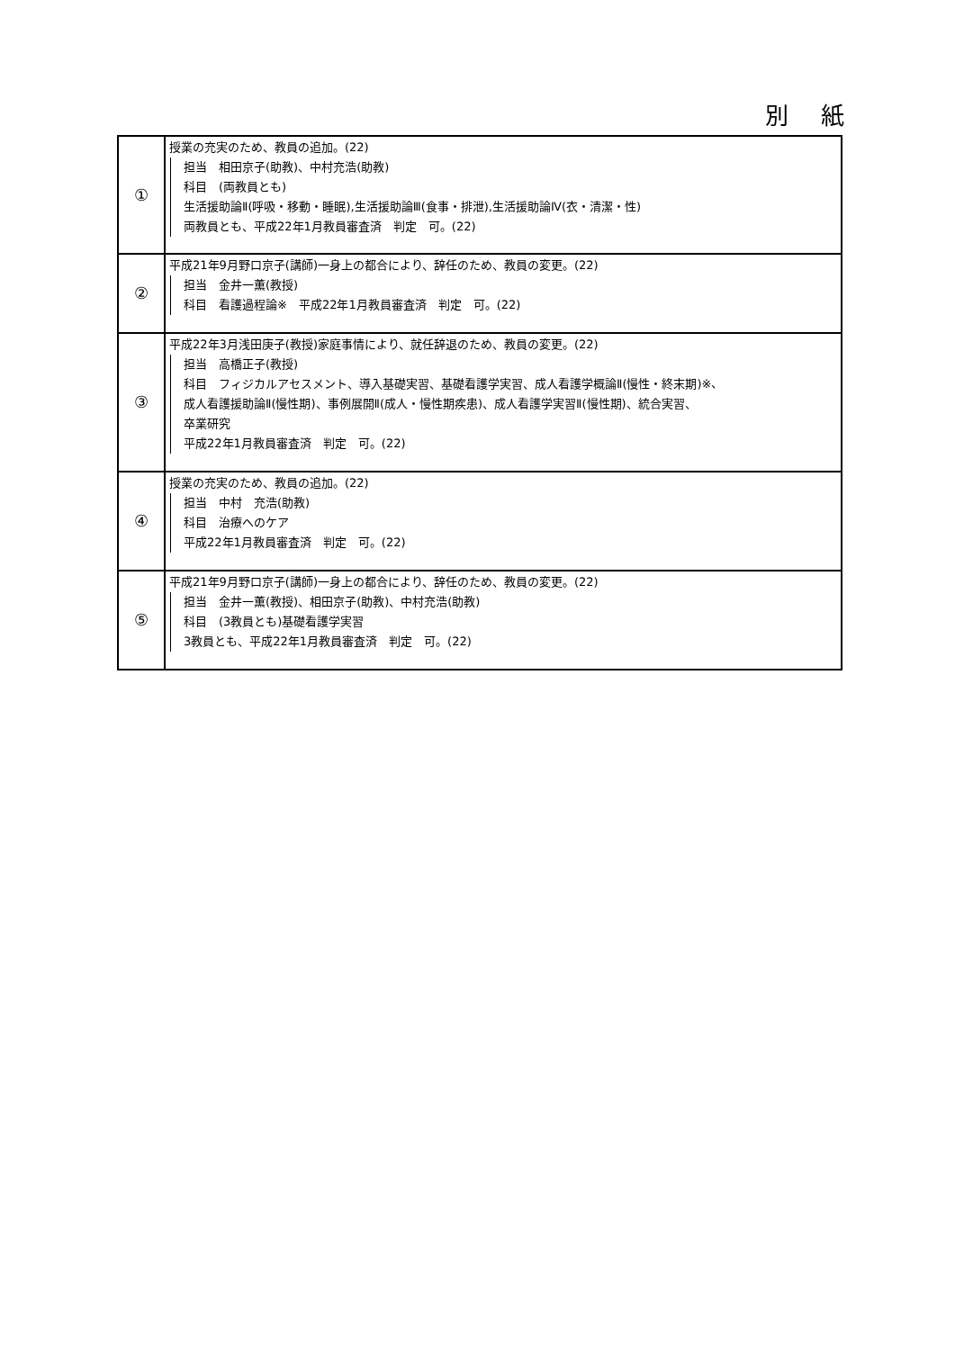別 紙
| ① | 授業の充実のため、教員の追加。(22) 担当 相田京子(助教)、中村充浩(助教) 科目 (両教員とも) 生活援助論Ⅱ(呼吸・移動・睡眠),生活援助論Ⅲ(食事・排泄),生活援助論Ⅳ(衣・清潔・性) 両教員とも、平成22年1月教員審査済 判定 可。(22) |
| ② | 平成21年9月野口京子(講師)一身上の都合により、辞任のため、教員の変更。(22) 担当 金井一薫(教授) 科目 看護過程論※ 平成22年1月教員審査済 判定 可。(22) |
| ③ | 平成22年3月浅田庚子(教授)家庭事情により、就任辞退のため、教員の変更。(22) 担当 高橋正子(教授) 科目 フィジカルアセスメント、導入基礎実習、基礎看護学実習、成人看護学概論Ⅱ(慢性・終末期)※、 成人看護援助論Ⅱ(慢性期)、事例展開Ⅱ(成人・慢性期疾患)、成人看護学実習Ⅱ(慢性期)、統合実習、 卒業研究 平成22年1月教員審査済 判定 可。(22) |
| ④ | 授業の充実のため、教員の追加。(22) 担当 中村 充浩(助教) 科目 治療へのケア 平成22年1月教員審査済 判定 可。(22) |
| ⑤ | 平成21年9月野口京子(講師)一身上の都合により、辞任のため、教員の変更。(22) 担当 金井一薫(教授)、相田京子(助教)、中村充浩(助教) 科目 (3教員とも)基礎看護学実習 3教員とも、平成22年1月教員審査済 判定 可。(22) |